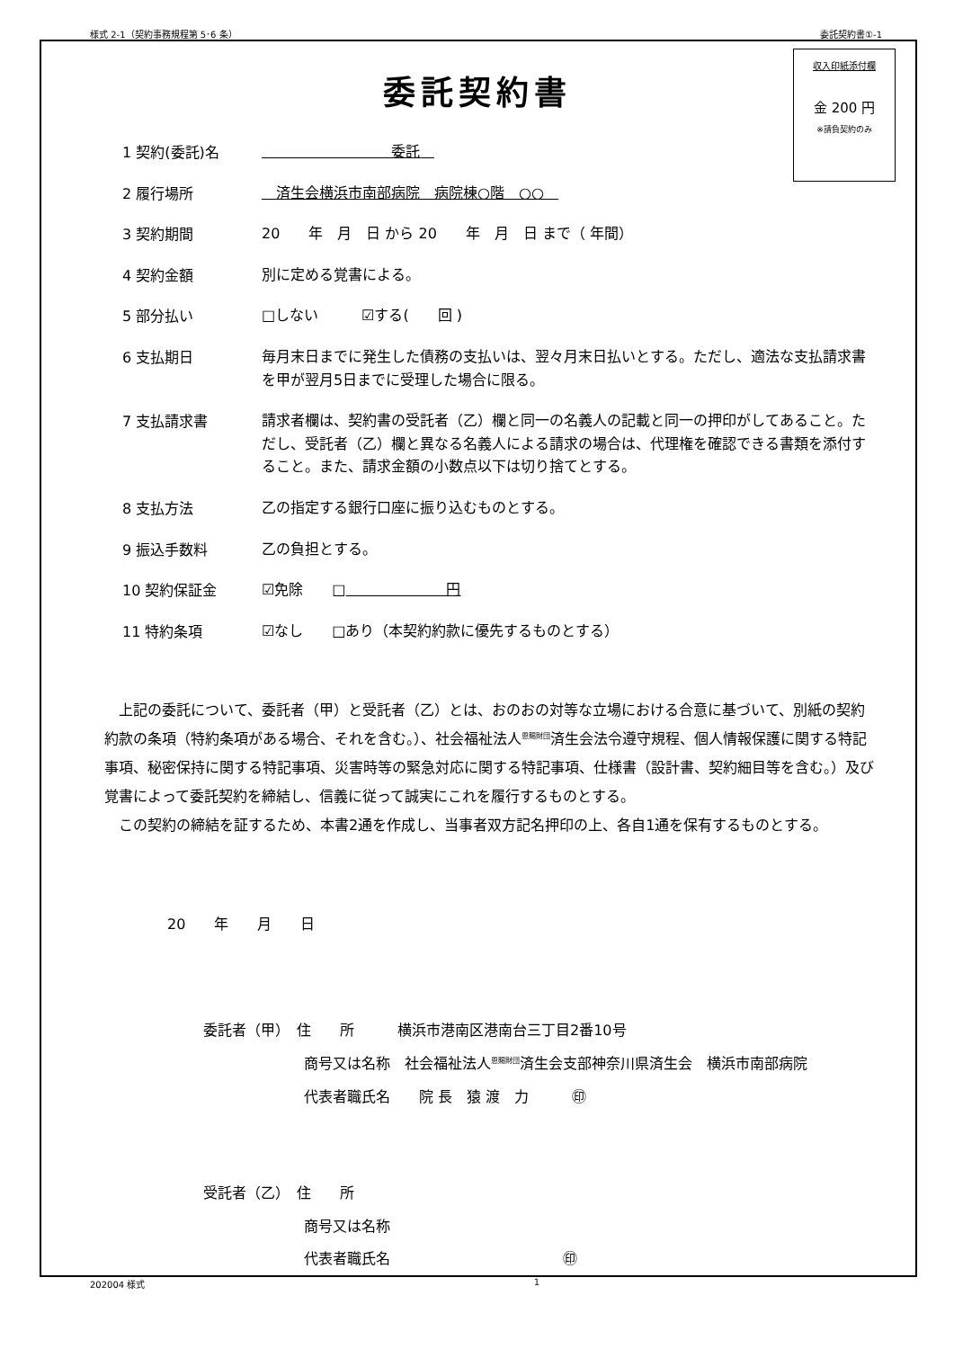様式 2-1（契約事務規程第 5･6 条） 委託契約書①-1
収入印紙添付欄
金 200 円
※請負契約のみ
委託契約書
1 契約(委託)名　　　　　　　　　委託　
2 履行場所　済生会横浜市南部病院　病院棟○階　○○　
3 契約期間 20　　年　月　日 から 20　　年　月　日 まで（ 年間）
4 契約金額 別に定める覚書による。
5 部分払い □しない　　　☑する(　　回 )
6 支払期日 毎月末日までに発生した債務の支払いは、翌々月末日払いとする。ただし、適法な支払請求書を甲が翌月5日までに受理した場合に限る。
7 支払請求書 請求者欄は、契約書の受託者（乙）欄と同一の名義人の記載と同一の押印がしてあること。ただし、受託者（乙）欄と異なる名義人による請求の場合は、代理権を確認できる書類を添付すること。また、請求金額の小数点以下は切り捨てとする。
8 支払方法 乙の指定する銀行口座に振り込むものとする。
9 振込手数料 乙の負担とする。
10 契約保証金 ☑免除　　□　　　　　　　円
11 特約条項 ☑なし　　□あり（本契約約款に優先するものとする）
上記の委託について、委託者（甲）と受託者（乙）とは、おのおの対等な立場における合意に基づいて、別紙の契約約款の条項（特約条項がある場合、それを含む。）、社会福祉法人<sup>恩賜財団</sup>済生会法令遵守規程、個人情報保護に関する特記事項、秘密保持に関する特記事項、災害時等の緊急対応に関する特記事項、仕様書（設計書、契約細目等を含む。）及び覚書によって委託契約を締結し、信義に従って誠実にこれを履行するものとする。
この契約の締結を証するため、本書2通を作成し、当事者双方記名押印の上、各自1通を保有するものとする。
20　　年　　月　　日
委託者（甲）　住　　所　　　横浜市港南区港南台三丁目2番10号
　　　　　　　商号又は名称　社会福祉法人<sup>恩賜財団</sup>済生会支部神奈川県済生会　横浜市南部病院
　　　　　　　代表者職氏名　　院 長　猿 渡　力　　　㊞
受託者（乙）　住　　所
　　　　　　　商号又は名称
　　　　　　　代表者職氏名　　　　　　　　　　　　㊞
202004 様式 1